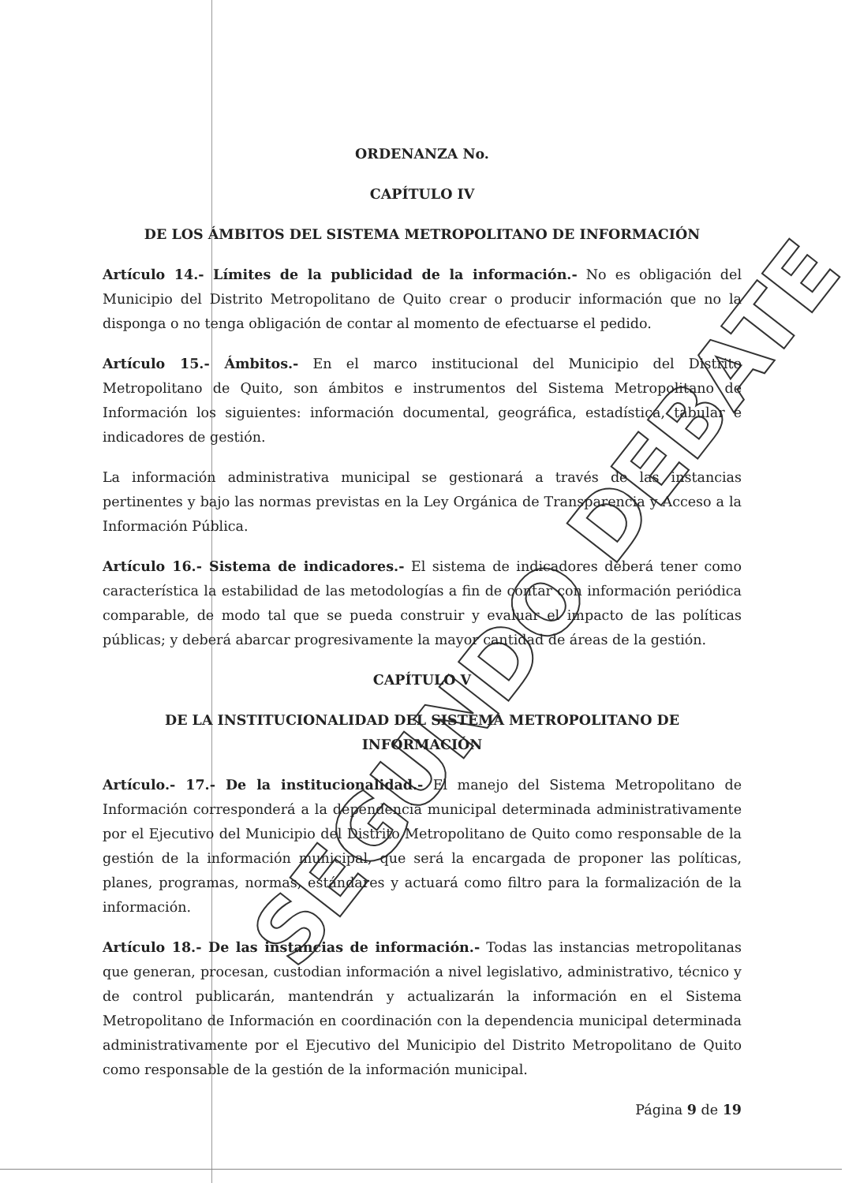SEGUNDO DEBATE
ORDENANZA No.
CAPÍTULO IV
DE LOS ÁMBITOS DEL SISTEMA METROPOLITANO DE INFORMACIÓN
Artículo 14.- Límites de la publicidad de la información.- No es obligación del Municipio del Distrito Metropolitano de Quito crear o producir información que no la disponga o no tenga obligación de contar al momento de efectuarse el pedido.
Artículo 15.- Ámbitos.- En el marco institucional del Municipio del Distrito Metropolitano de Quito, son ámbitos e instrumentos del Sistema Metropolitano de Información los siguientes: información documental, geográfica, estadística, tabular e indicadores de gestión.
La información administrativa municipal se gestionará a través de las instancias pertinentes y bajo las normas previstas en la Ley Orgánica de Transparencia y Acceso a la Información Pública.
Artículo 16.- Sistema de indicadores.- El sistema de indicadores deberá tener como característica la estabilidad de las metodologías a fin de contar con información periódica comparable, de modo tal que se pueda construir y evaluar el impacto de las políticas públicas; y deberá abarcar progresivamente la mayor cantidad de áreas de la gestión.
CAPÍTULO V
DE LA INSTITUCIONALIDAD DEL SISTEMA METROPOLITANO DE INFORMACIÓN
Artículo.- 17.- De la institucionalidad.- El manejo del Sistema Metropolitano de Información corresponderá a la dependencia municipal determinada administrativamente por el Ejecutivo del Municipio del Distrito Metropolitano de Quito como responsable de la gestión de la información municipal, que será la encargada de proponer las políticas, planes, programas, normas, estándares y actuará como filtro para la formalización de la información.
Artículo 18.- De las instancias de información.- Todas las instancias metropolitanas que generan, procesan, custodian información a nivel legislativo, administrativo, técnico y de control publicarán, mantendrán y actualizarán la información en el Sistema Metropolitano de Información en coordinación con la dependencia municipal determinada administrativamente por el Ejecutivo del Municipio del Distrito Metropolitano de Quito como responsable de la gestión de la información municipal.
Página 9 de 19